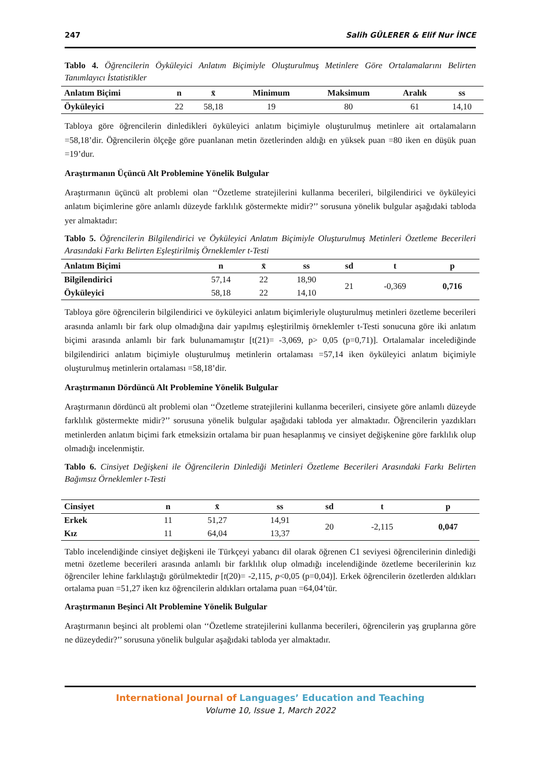247 Salih GÜLERER & Elif Nur İNCE
Tablo 4. Öğrencilerin Öyküleyici Anlatım Biçimiyle Oluşturulmuş Metinlere Göre Ortalamalarını Belirten Tanımlayıcı İstatistikler
| Anlatım Biçimi | n | x̄ | Minimum | Maksimum | Aralık | ss |
| --- | --- | --- | --- | --- | --- | --- |
| Öyküleyici | 22 | 58,18 | 19 | 80 | 61 | 14,10 |
Tabloya göre öğrencilerin dinledikleri öyküleyici anlatım biçimiyle oluşturulmuş metinlere ait ortalamaların =58,18’dir. Öğrencilerin ölçeğe göre puanlanan metin özetlerinden aldığı en yüksek puan =80 iken en düşük puan =19’dur.
Araştırmanın Üçüncü Alt Problemine Yönelik Bulgular
Araştırmanın üçüncü alt problemi olan ‘‘Özetleme stratejilerini kullanma becerileri, bilgilendirici ve öyküleyici anlatım biçimlerine göre anlamlı düzeyde farklılık göstermekte midir?’’ sorusuna yönelik bulgular aşağıdaki tabloda yer almaktadır:
Tablo 5. Öğrencilerin Bilgilendirici ve Öyküleyici Anlatım Biçimiyle Oluşturulmuş Metinleri Özetleme Becerileri Arasındaki Farkı Belirten Eşleştirilmiş Örneklemler t-Testi
| Anlatım Biçimi | n | x̄ | ss | sd | t | p |
| --- | --- | --- | --- | --- | --- | --- |
| Bilgilendirici | 57,14 | 22 | 18,90 | 21 | -0,369 | 0,716 |
| Öyküleyici | 58,18 | 22 | 14,10 | | | |
Tabloya göre öğrencilerin bilgilendirici ve öyküleyici anlatım biçimleriyle oluşturulmuş metinleri özetleme becerileri arasında anlamlı bir fark olup olmadığına dair yapılmış eşleştirilmiş örneklemler t-Testi sonucuna göre iki anlatım biçimi arasında anlamlı bir fark bulunamamıştır [t(21)= -3,069, p> 0,05 (p=0,71)]. Ortalamalar incelediğinde bilgilendirici anlatım biçimiyle oluşturulmuş metinlerin ortalaması =57,14 iken öyküleyici anlatım biçimiyle oluşturulmuş metinlerin ortalaması =58,18’dir.
Araştırmanın Dördüncü Alt Problemine Yönelik Bulgular
Araştırmanın dördüncü alt problemi olan ‘‘Özetleme stratejilerini kullanma becerileri, cinsiyete göre anlamlı düzeyde farklılık göstermekte midir?’’ sorusuna yönelik bulgular aşağıdaki tabloda yer almaktadır. Öğrencilerin yazdıkları metinlerden anlatım biçimi fark etmeksizin ortalama bir puan hesaplanmış ve cinsiyet değişkenine göre farklılık olup olmadığı incelenmiştir.
Tablo 6. Cinsiyet Değişkeni ile Öğrencilerin Dinlediği Metinleri Özetleme Becerileri Arasındaki Farkı Belirten Bağımsız Örneklemler t-Testi
| Cinsiyet | n | x̄ | ss | sd | t | p |
| --- | --- | --- | --- | --- | --- | --- |
| Erkek | 11 | 51,27 | 14,91 | 20 | -2,115 | 0,047 |
| Kız | 11 | 64,04 | 13,37 | | | |
Tablo incelendiğinde cinsiyet değişkeni ile Türkçeyi yabancı dil olarak öğrenen C1 seviyesi öğrencilerinin dinlediği metni özetleme becerileri arasında anlamlı bir farklılık olup olmadığı incelendiğinde özetleme becerilerinin kız öğrenciler lehine farklılaştığı görülmektedir [t(20)= -2,115, p<0,05 (p=0,04)]. Erkek öğrencilerin özetlerden aldıkları ortalama puan =51,27 iken kız öğrencilerin aldıkları ortalama puan =64,04’tür.
Araştırmanın Beşinci Alt Problemine Yönelik Bulgular
Araştırmanın beşinci alt problemi olan ‘‘Özetleme stratejilerini kullanma becerileri, öğrencilerin yaş gruplarına göre ne düzeydedir?’’ sorusuna yönelik bulgular aşağıdaki tabloda yer almaktadır.
International Journal of Languages’ Education and Teaching
Volume 10, Issue 1, March 2022